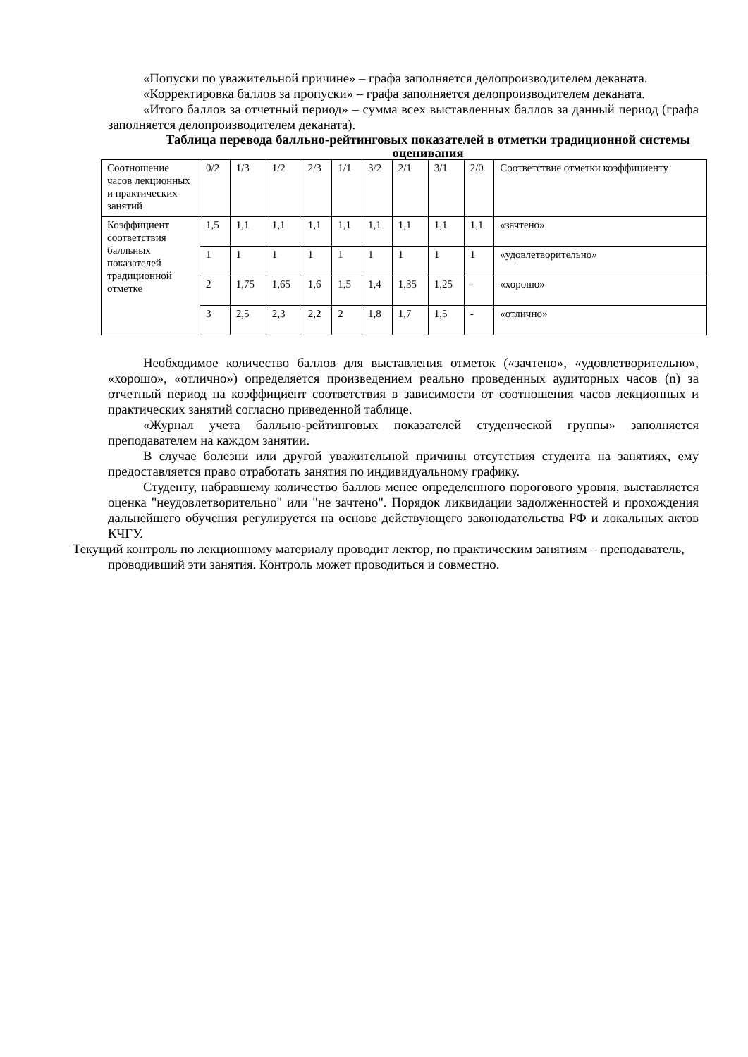«Попуски по уважительной причине» – графа заполняется делопроизводителем деканата.
«Корректировка баллов за пропуски» – графа заполняется делопроизводителем деканата.
«Итого баллов за отчетный период» – сумма всех выставленных баллов за данный период (графа заполняется делопроизводителем деканата).
Таблица перевода балльно-рейтинговых показателей в отметки традиционной системы оценивания
| Соотношение часов лекционных и практических занятий | 0/2 | 1/3 | 1/2 | 2/3 | 1/1 | 3/2 | 2/1 | 3/1 | 2/0 | Соответствие отметки коэффициенту |
| Коэффициент соответствия балльных показателей традиционной отметке | 1,5 | 1,1 | 1,1 | 1,1 | 1,1 | 1,1 | 1,1 | 1,1 | 1,1 | «зачтено» |
| | 1 | 1 | 1 | 1 | 1 | 1 | 1 | 1 | 1 | «удовлетворительно» |
| | 2 | 1,75 | 1,65 | 1,6 | 1,5 | 1,4 | 1,35 | 1,25 | - | «хорошо» |
| | 3 | 2,5 | 2,3 | 2,2 | 2 | 1,8 | 1,7 | 1,5 | - | «отлично» |
Необходимое количество баллов для выставления отметок («зачтено», «удовлетворительно», «хорошо», «отлично») определяется произведением реально проведенных аудиторных часов (n) за отчетный период на коэффициент соответствия в зависимости от соотношения часов лекционных и практических занятий согласно приведенной таблице.
«Журнал учета балльно-рейтинговых показателей студенческой группы» заполняется преподавателем на каждом занятии.
В случае болезни или другой уважительной причины отсутствия студента на занятиях, ему предоставляется право отработать занятия по индивидуальному графику.
Студенту, набравшему количество баллов менее определенного порогового уровня, выставляется оценка "неудовлетворительно" или "не зачтено". Порядок ликвидации задолженностей и прохождения дальнейшего обучения регулируется на основе действующего законодательства РФ и локальных актов КЧГУ.
Текущий контроль по лекционному материалу проводит лектор, по практическим занятиям – преподаватель, проводивший эти занятия. Контроль может проводиться и совместно.